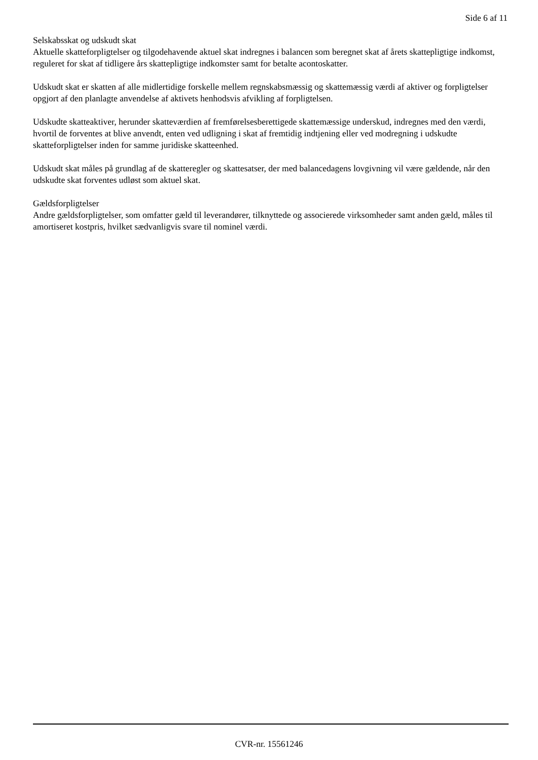Side 6 af 11
Selskabsskat og udskudt skat
Aktuelle skatteforpligtelser og tilgodehavende aktuel skat indregnes i balancen som beregnet skat af årets skattepligtige indkomst, reguleret for skat af tidligere års skattepligtige indkomster samt for betalte acontoskatter.
Udskudt skat er skatten af alle midlertidige forskelle mellem regnskabsmæssig og skattemæssig værdi af aktiver og forpligtelser opgjort af den planlagte anvendelse af aktivets henhodsvis afvikling af forpligtelsen.
Udskudte skatteaktiver, herunder skatteværdien af fremførelsesberettigede skattemæssige underskud, indregnes med den værdi, hvortil de forventes at blive anvendt, enten ved udligning i skat af fremtidig indtjening eller ved modregning i udskudte skatteforpligtelser inden for samme juridiske skatteenhed.
Udskudt skat måles på grundlag af de skatteregler og skattesatser, der med balancedagens lovgivning vil være gældende, når den udskudte skat forventes udløst som aktuel skat.
Gældsforpligtelser
Andre gældsforpligtelser, som omfatter gæld til leverandører, tilknyttede og associerede virksomheder samt anden gæld, måles til amortiseret kostpris, hvilket sædvanligvis svare til nominel værdi.
CVR-nr. 15561246